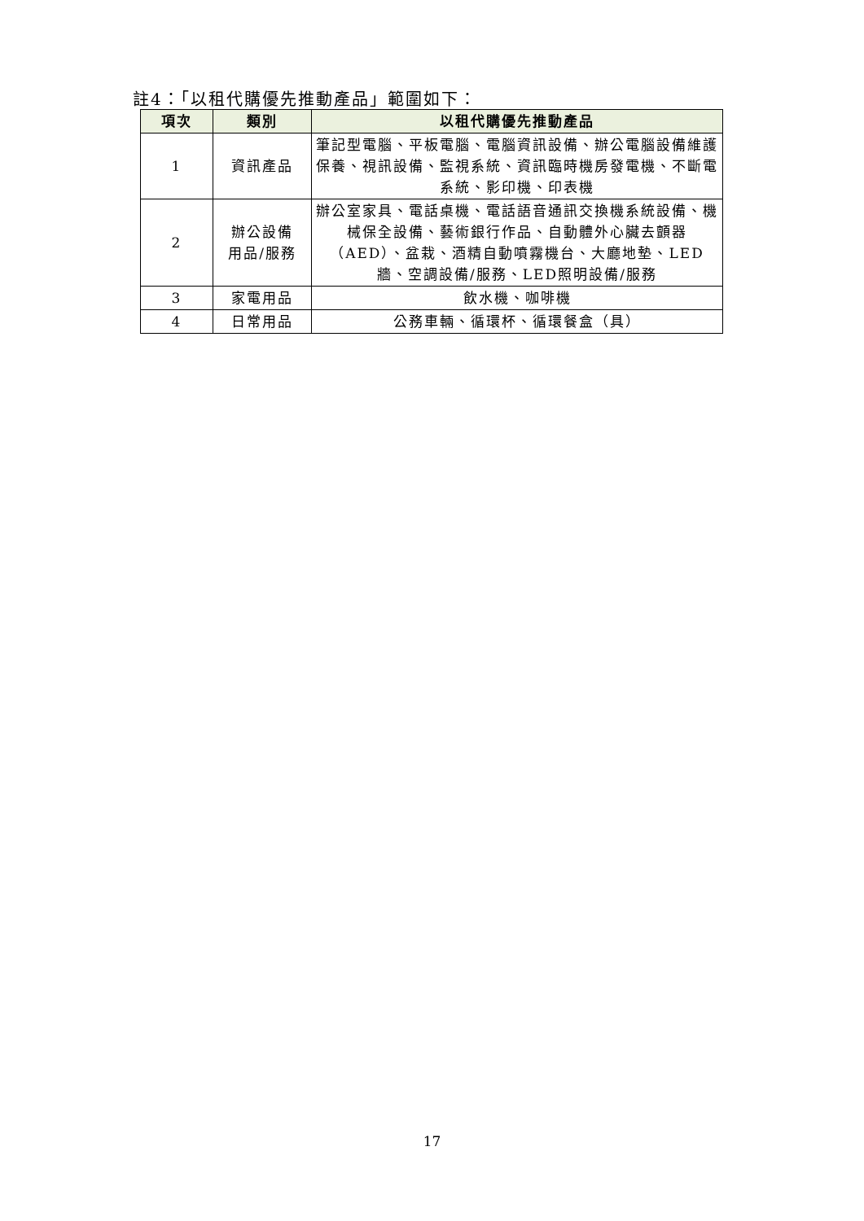註4：「以租代購優先推動產品」範圍如下：
| 項次 | 類別 | 以租代購優先推動產品 |
| --- | --- | --- |
| 1 | 資訊產品 | 筆記型電腦、平板電腦、電腦資訊設備、辦公電腦設備維護保養、視訊設備、監視系統、資訊臨時機房發電機、不斷電系統、影印機、印表機 |
| 2 | 辦公設備 用品/服務 | 辦公室家具、電話桌機、電話語音通訊交換機系統設備、機械保全設備、藝術銀行作品、自動體外心臟去顫器（AED）、盆栽、酒精自動噴霧機台、大廳地墊、LED牆、空調設備/服務、LED照明設備/服務 |
| 3 | 家電用品 | 飲水機、咖啡機 |
| 4 | 日常用品 | 公務車輛、循環杯、循環餐盒（具） |
17